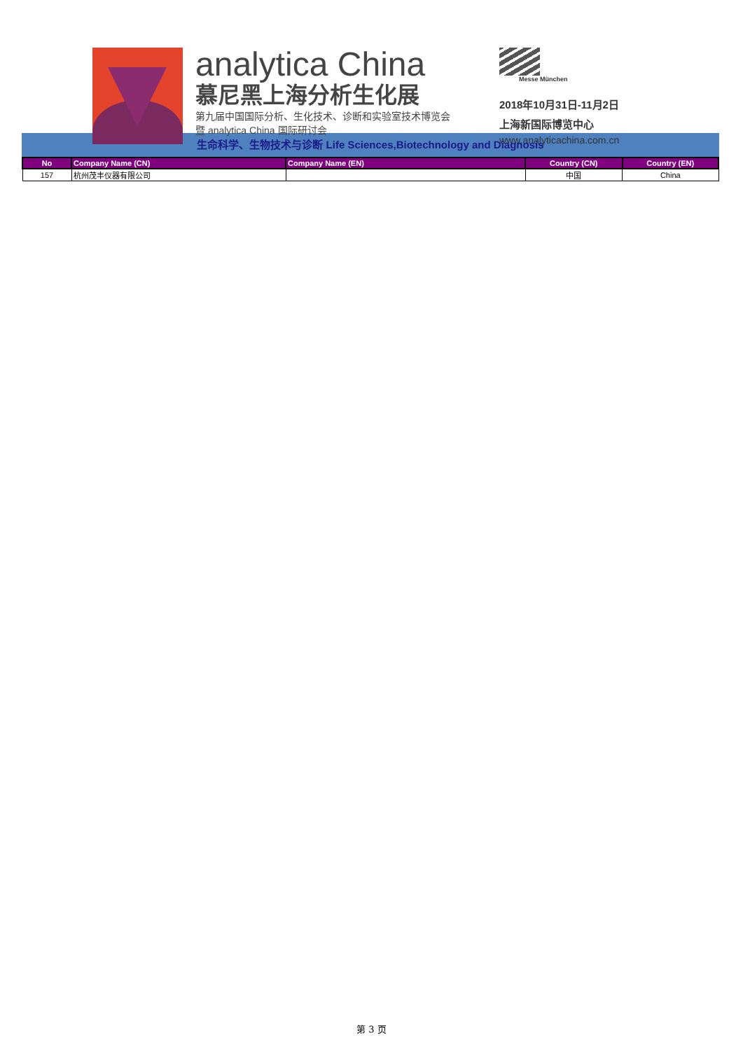analytica China
慕尼黑上海分析生化展
第九届中国国际分析、生化技术、诊断和实验室技术博览会
暨 analytica China 国际研讨会
Messe München
2018年10月31日-11月2日
上海新国际博览中心
www.analyticachina.com.cn
生命科学、生物技术与诊断 Life Sciences,Biotechnology and Diagnosis
| No | Company Name (CN) | Company Name (EN) | Country (CN) | Country (EN) |
| --- | --- | --- | --- | --- |
| 157 | 杭州茂丰仪器有限公司 | | 中国 | China |
第 3 页